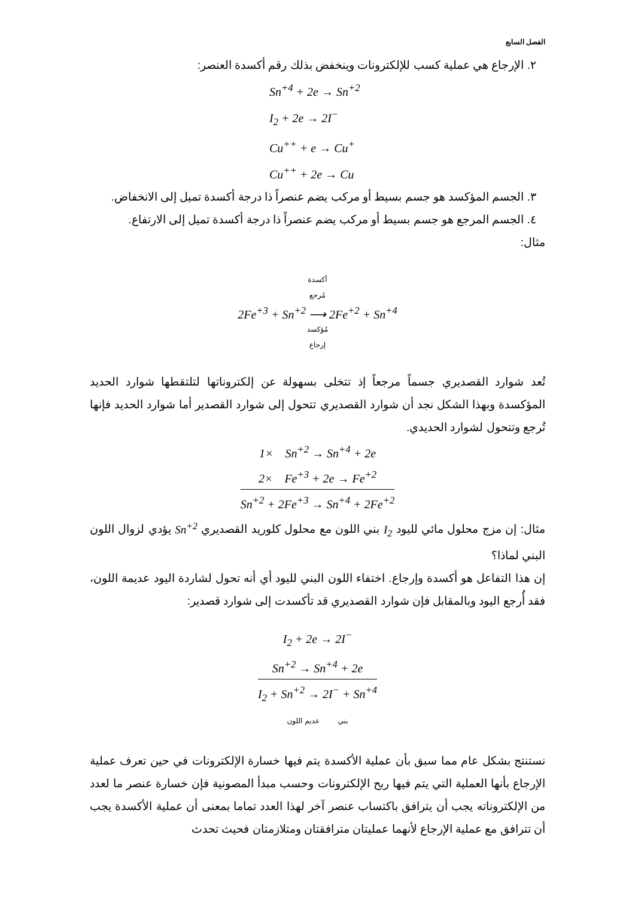الفصل السابع
٢. الإرجاع هي عملية كسب للإلكترونات وينخفض بذلك رقم أكسدة العنصر:
Sn<sup>+4</sup> + 2e → Sn<sup>+2</sup>
I<sub>2</sub> + 2e → 2I<sup>−</sup>
Cu<sup>++</sup> + e → Cu<sup>+</sup>
Cu<sup>++</sup> + 2e → Cu
٣. الجسم المؤكسد هو جسم بسيط أو مركب يضم عنصراً ذا درجة أكسدة تميل إلى الانخفاض.
٤. الجسم المرجع هو جسم بسيط أو مركب يضم عنصراً ذا درجة أكسدة تميل إلى الارتفاع.
مثال:
أكسدة
مُرجع
2Fe<sup>+3</sup> + Sn<sup>+2</sup> ⟶ 2Fe<sup>+2</sup> + Sn<sup>+4</sup>
مُؤكسد
إرجاع
تُعد شوارد القصديري جسماً مرجعاً إذ تتخلى بسهولة عن إلكتروناتها لتلتقطها شوارد الحديد المؤكسدة وبهذا الشكل نجد أن شوارد القصديري تتحول إلى شوارد القصدير أما شوارد الحديد فإنها تُرجع وتتحول لشوارد الحديدي.
1× Sn<sup>+2</sup> → Sn<sup>+4</sup> + 2e
2× Fe<sup>+3</sup> + 2e → Fe<sup>+2</sup>
Sn<sup>+2</sup> + 2Fe<sup>+3</sup> → Sn<sup>+4</sup> + 2Fe<sup>+2</sup>
مثال: إن مزج محلول مائي لليود I<sub>2</sub> بني اللون مع محلول كلوريد القصديري Sn<sup>+2</sup> يؤدي لزوال اللون البني لماذا؟
إن هذا التفاعل هو أكسدة وإرجاع. اختفاء اللون البني لليود أي أنه تحول لشاردة اليود عديمة اللون، فقد أُرجع اليود وبالمقابل فإن شوارد القصديري قد تأكسدت إلى شوارد قصدير:
I<sub>2</sub> + 2e → 2I<sup>−</sup>
Sn<sup>+2</sup> → Sn<sup>+4</sup> + 2e
I<sub>2</sub> + Sn<sup>+2</sup> → 2I<sup>−</sup> + Sn<sup>+4</sup>
بني عديم اللون
نستنتج بشكل عام مما سبق بأن عملية الأكسدة يتم فيها خسارة الإلكترونات في حين تعرف عملية الإرجاع بأنها العملية التي يتم فيها ربح الإلكترونات وحسب مبدأ المصونية فإن خسارة عنصر ما لعدد من الإلكتروناته يجب أن يترافق باكتساب عنصر آخر لهذا العدد تماما بمعنى أن عملية الأكسدة يجب أن تترافق مع عملية الإرجاع لأنهما عمليتان مترافقتان ومتلازمتان فحيث تحدث